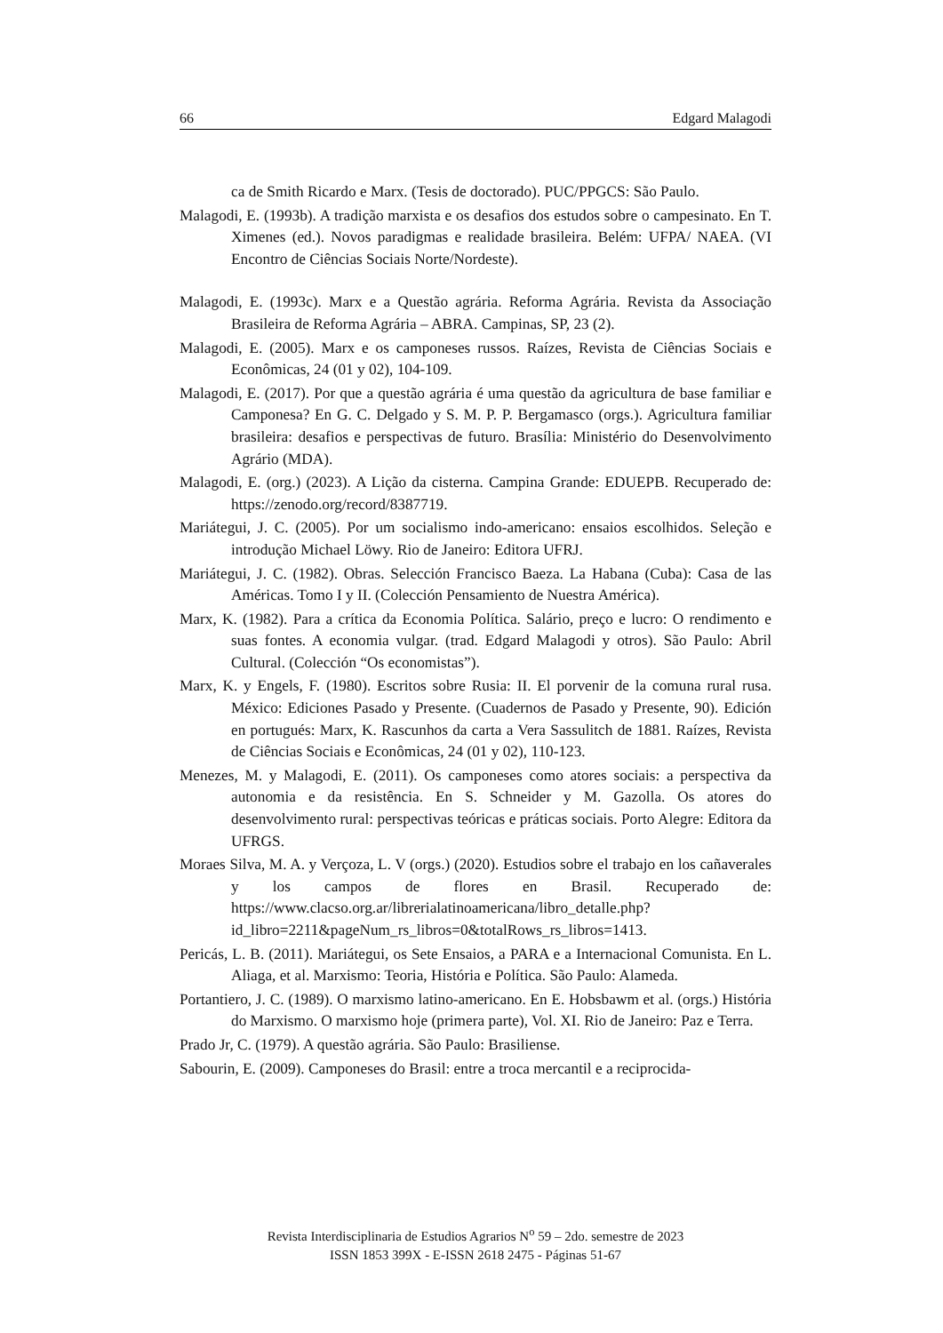66 Edgard Malagodi
ca de Smith Ricardo e Marx. (Tesis de doctorado). PUC/PPGCS: São Paulo.
Malagodi, E. (1993b). A tradição marxista e os desafios dos estudos sobre o campesinato. En T. Ximenes (ed.). Novos paradigmas e realidade brasileira. Belém: UFPA/ NAEA. (VI Encontro de Ciências Sociais Norte/Nordeste).
Malagodi, E. (1993c). Marx e a Questão agrária. Reforma Agrária. Revista da Associação Brasileira de Reforma Agrária – ABRA. Campinas, SP, 23 (2).
Malagodi, E. (2005). Marx e os camponeses russos. Raízes, Revista de Ciências Sociais e Econômicas, 24 (01 y 02), 104-109.
Malagodi, E. (2017). Por que a questão agrária é uma questão da agricultura de base familiar e Camponesa? En G. C. Delgado y S. M. P. P. Bergamasco (orgs.). Agricultura familiar brasileira: desafios e perspectivas de futuro. Brasília: Ministério do Desenvolvimento Agrário (MDA).
Malagodi, E. (org.) (2023). A Lição da cisterna. Campina Grande: EDUEPB. Recuperado de: https://zenodo.org/record/8387719.
Mariátegui, J. C. (2005). Por um socialismo indo-americano: ensaios escolhidos. Seleção e introdução Michael Löwy. Rio de Janeiro: Editora UFRJ.
Mariátegui, J. C. (1982). Obras. Selección Francisco Baeza. La Habana (Cuba): Casa de las Américas. Tomo I y II. (Colección Pensamiento de Nuestra América).
Marx, K. (1982). Para a crítica da Economia Política. Salário, preço e lucro: O rendimento e suas fontes. A economia vulgar. (trad. Edgard Malagodi y otros). São Paulo: Abril Cultural. (Colección “Os economistas”).
Marx, K. y Engels, F. (1980). Escritos sobre Rusia: II. El porvenir de la comuna rural rusa. México: Ediciones Pasado y Presente. (Cuadernos de Pasado y Presente, 90). Edición en portugués: Marx, K. Rascunhos da carta a Vera Sassulitch de 1881. Raízes, Revista de Ciências Sociais e Econômicas, 24 (01 y 02), 110-123.
Menezes, M. y Malagodi, E. (2011). Os camponeses como atores sociais: a perspectiva da autonomia e da resistência. En S. Schneider y M. Gazolla. Os atores do desenvolvimento rural: perspectivas teóricas e práticas sociais. Porto Alegre: Editora da UFRGS.
Moraes Silva, M. A. y Verçoza, L. V (orgs.) (2020). Estudios sobre el trabajo en los cañaverales y los campos de flores en Brasil. Recuperado de: https://www.clacso.org.ar/librerialatinoamericana/libro_detalle.php?id_libro=2211&pageNum_rs_libros=0&totalRows_rs_libros=1413.
Pericás, L. B. (2011). Mariátegui, os Sete Ensaios, a PARA e a Internacional Comunista. En L. Aliaga, et al. Marxismo: Teoria, História e Política. São Paulo: Alameda.
Portantiero, J. C. (1989). O marxismo latino-americano. En E. Hobsbawm et al. (orgs.) História do Marxismo. O marxismo hoje (primera parte), Vol. XI. Rio de Janeiro: Paz e Terra.
Prado Jr, C. (1979). A questão agrária. São Paulo: Brasiliense.
Sabourin, E. (2009). Camponeses do Brasil: entre a troca mercantil e a reciprocida-
Revista Interdisciplinaria de Estudios Agrarios N<sup>o</sup> 59 – 2do. semestre de 2023
ISSN 1853 399X - E-ISSN 2618 2475 - Páginas 51-67